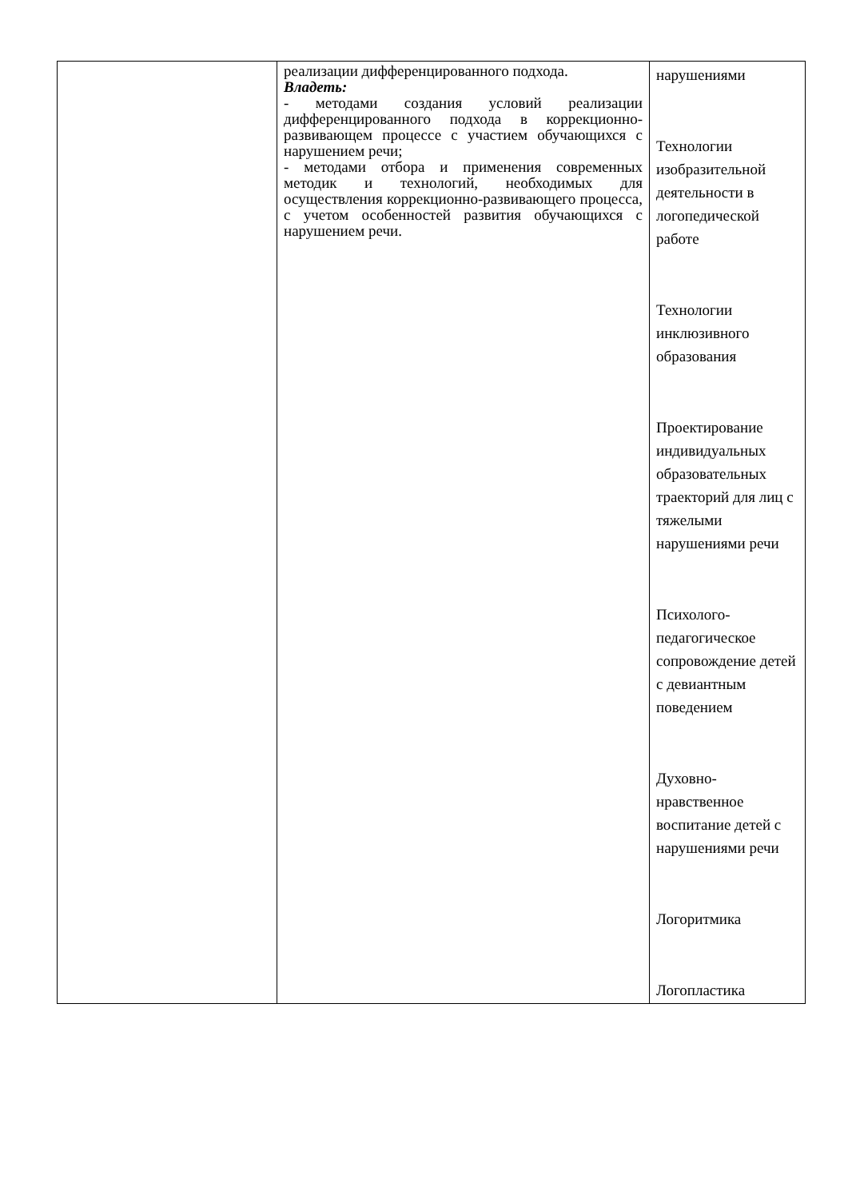| | реализации дифференцированного подхода. Владеть: - методами создания условий реализации дифференцированного подхода в коррекционно-развивающем процессе с участием обучающихся с нарушением речи; - методами отбора и применения современных методик и технологий, необходимых для осуществления коррекционно-развивающего процесса, с учетом особенностей развития обучающихся с нарушением речи. | нарушениями Технологии изобразительной деятельности в логопедической работе Технологии инклюзивного образования Проектирование индивидуальных образовательных траекторий для лиц с тяжелыми нарушениями речи Психолого-педагогическое сопровождение детей с девиантным поведением Духовно-нравственное воспитание детей с нарушениями речи Логоритмика Логопластика |